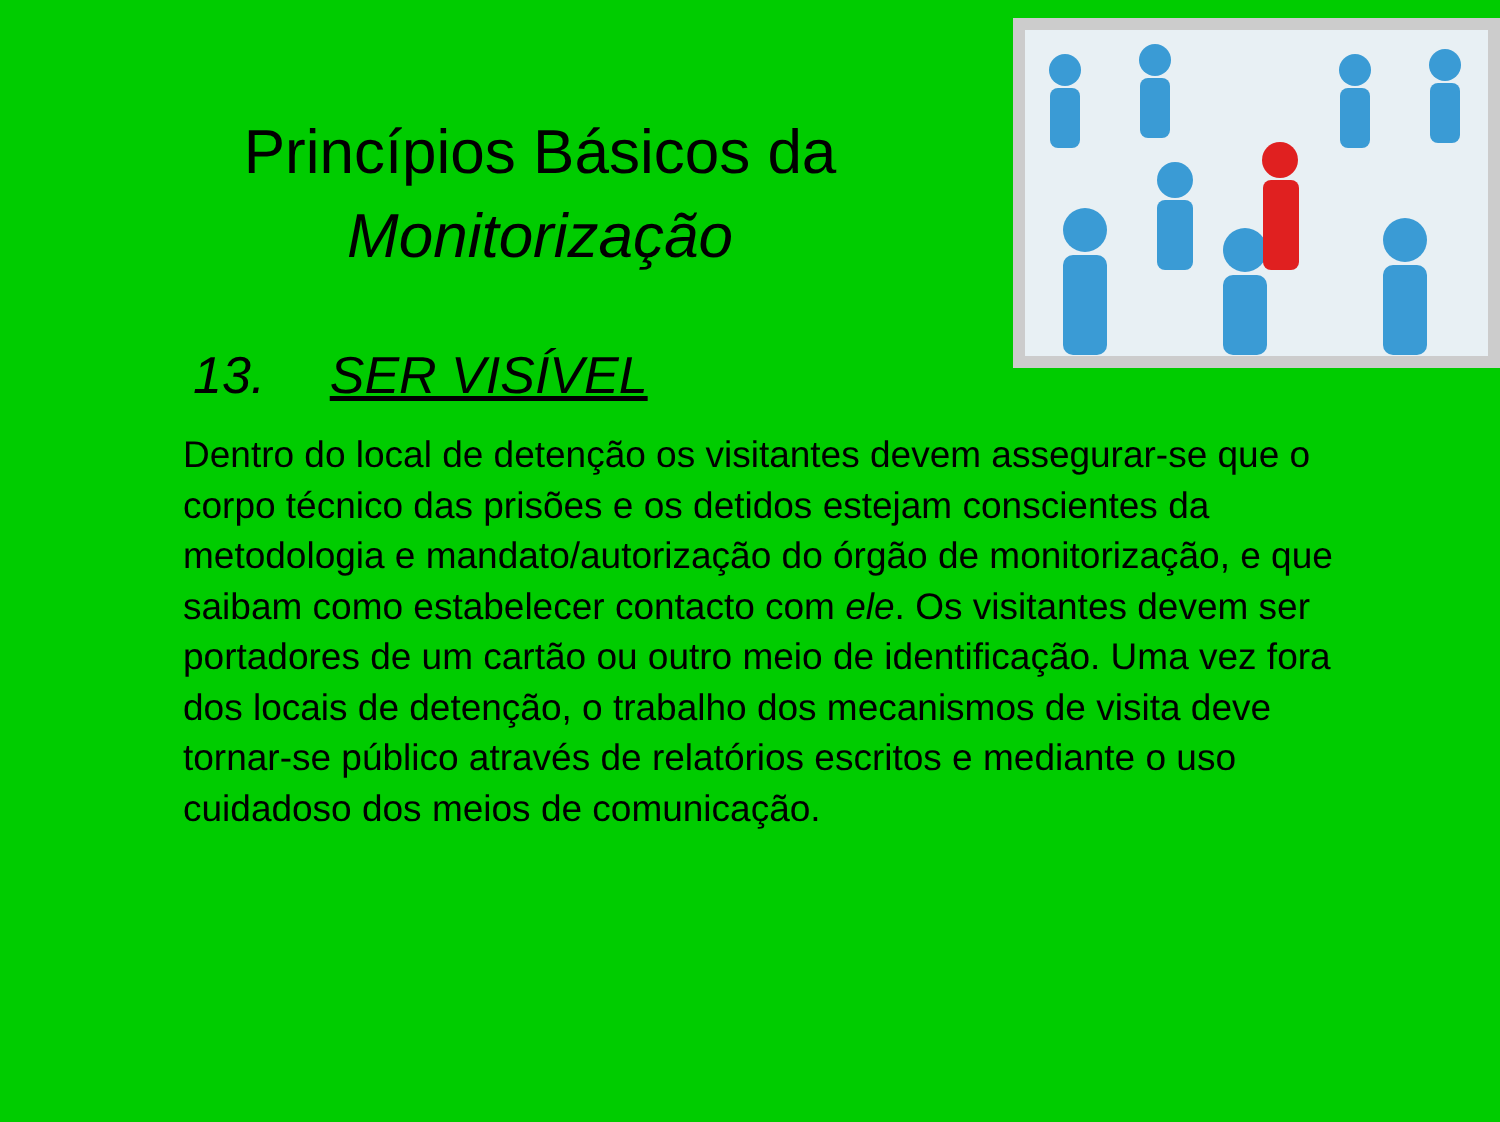Princípios Básicos da
Monitorização
13. SER VISÍVEL
Dentro do local de detenção os visitantes devem assegurar-se que o corpo técnico das prisões e os detidos estejam conscientes da metodologia e mandato/autorização do órgão de monitorização, e que saibam como estabelecer contacto com ele. Os visitantes devem ser portadores de um cartão ou outro meio de identificação. Uma vez fora dos locais de detenção, o trabalho dos mecanismos de visita deve tornar-se público através de relatórios escritos e mediante o uso cuidadoso dos meios de comunicação.